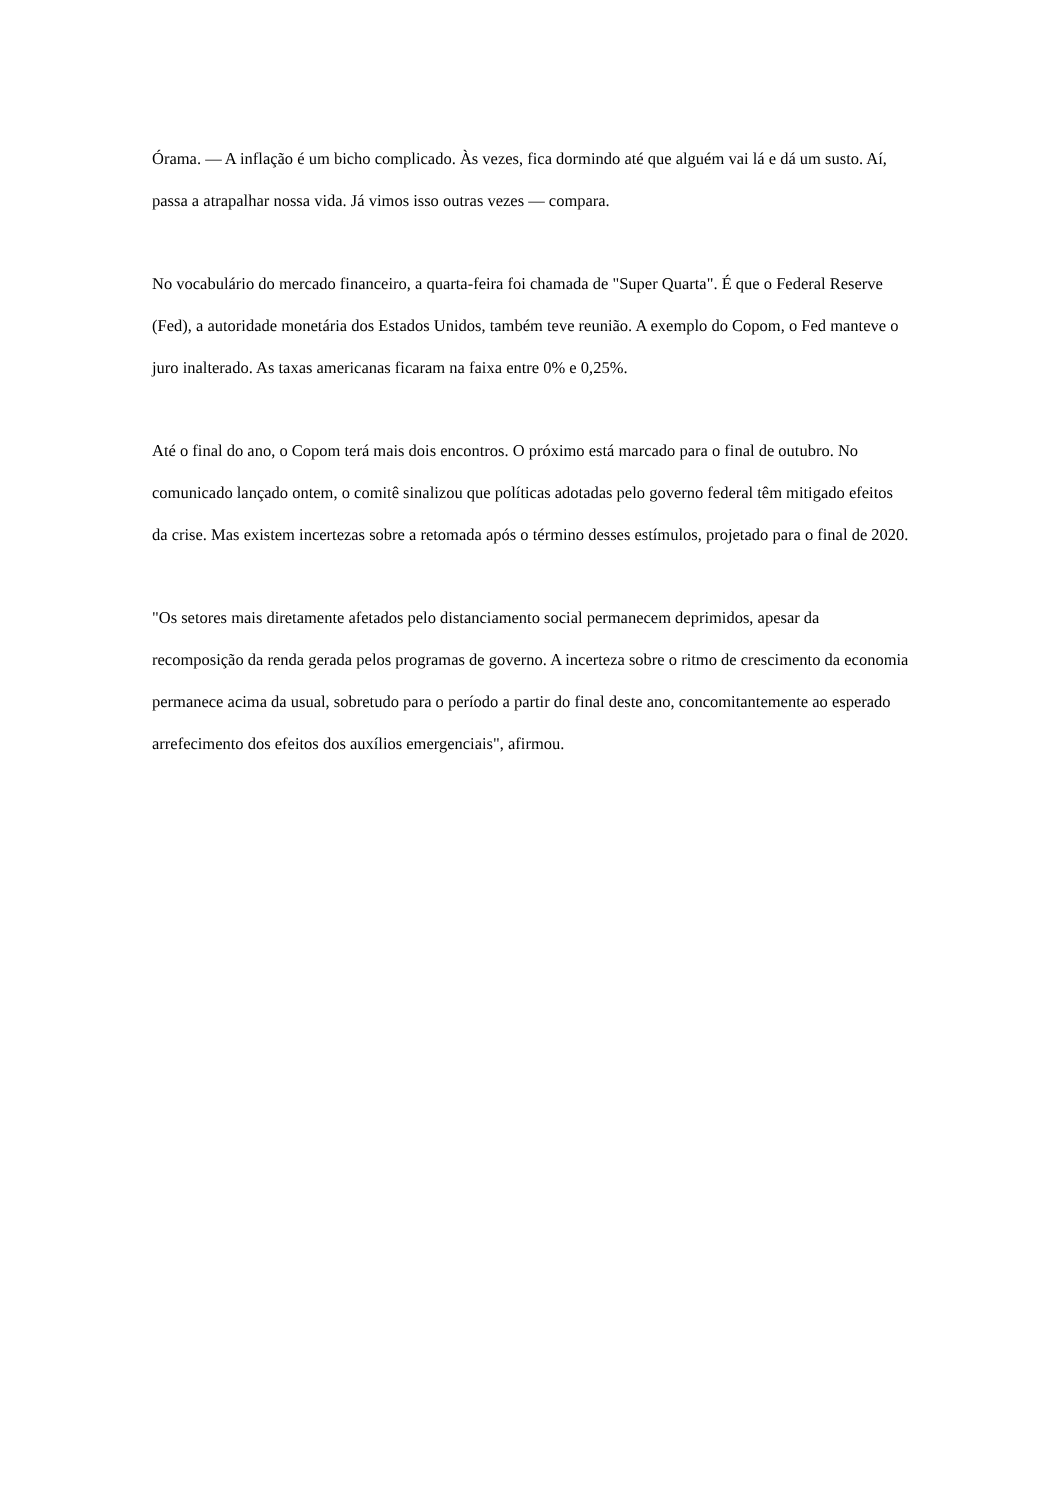Órama. — A inflação é um bicho complicado. Às vezes, fica dormindo até que alguém vai lá e dá um susto. Aí, passa a atrapalhar nossa vida. Já vimos isso outras vezes — compara.
No vocabulário do mercado financeiro, a quarta-feira foi chamada de "Super Quarta". É que o Federal Reserve (Fed), a autoridade monetária dos Estados Unidos, também teve reunião. A exemplo do Copom, o Fed manteve o juro inalterado. As taxas americanas ficaram na faixa entre 0% e 0,25%.
Até o final do ano, o Copom terá mais dois encontros. O próximo está marcado para o final de outubro. No comunicado lançado ontem, o comitê sinalizou que políticas adotadas pelo governo federal têm mitigado efeitos da crise. Mas existem incertezas sobre a retomada após o término desses estímulos, projetado para o final de 2020.
"Os setores mais diretamente afetados pelo distanciamento social permanecem deprimidos, apesar da recomposição da renda gerada pelos programas de governo. A incerteza sobre o ritmo de crescimento da economia permanece acima da usual, sobretudo para o período a partir do final deste ano, concomitantemente ao esperado arrefecimento dos efeitos dos auxílios emergenciais", afirmou.